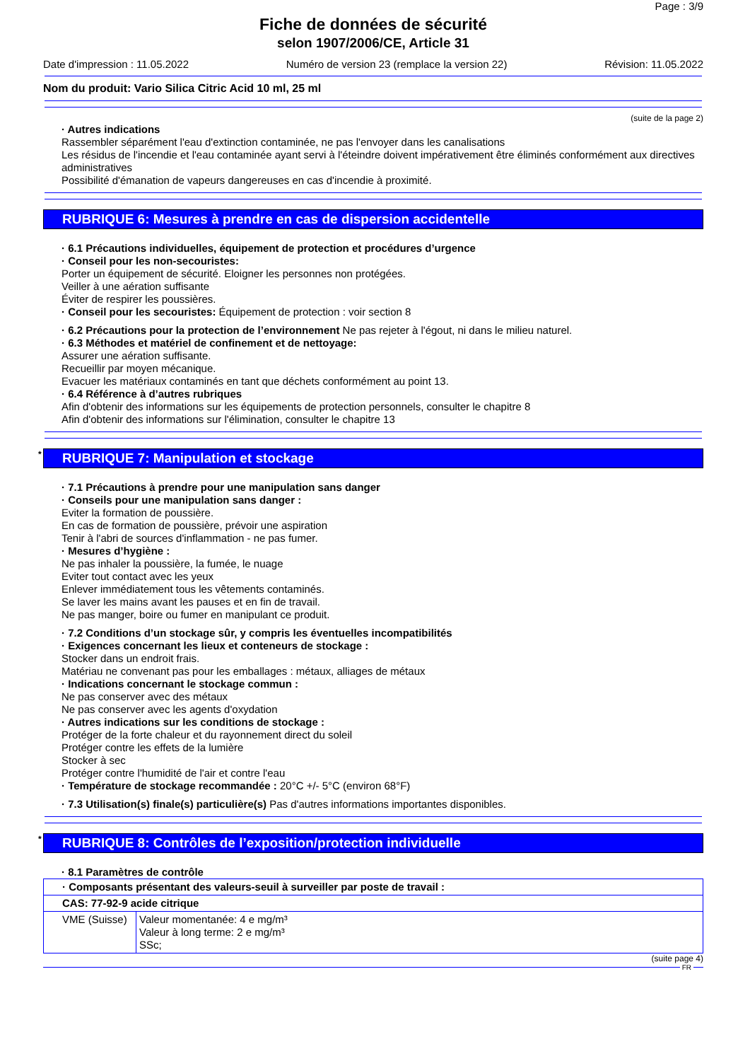Page : 3/9
Fiche de données de sécurité
selon 1907/2006/CE, Article 31
Date d'impression : 11.05.2022 Numéro de version 23 (remplace la version 22) Révision: 11.05.2022
Nom du produit: Vario Silica Citric Acid 10 ml, 25 ml
(suite de la page 2)
· Autres indications
Rassembler séparément l'eau d'extinction contaminée, ne pas l'envoyer dans les canalisations
Les résidus de l'incendie et l'eau contaminée ayant servi à l'éteindre doivent impérativement être éliminés conformément aux directives administratives
Possibilité d'émanation de vapeurs dangereuses en cas d'incendie à proximité.
RUBRIQUE 6: Mesures à prendre en cas de dispersion accidentelle
· 6.1 Précautions individuelles, équipement de protection et procédures d’urgence
· Conseil pour les non-secouristes:
Porter un équipement de sécurité. Eloigner les personnes non protégées.
Veiller à une aération suffisante
Éviter de respirer les poussières.
· Conseil pour les secouristes: Équipement de protection : voir section 8
· 6.2 Précautions pour la protection de l’environnement Ne pas rejeter à l'égout, ni dans le milieu naturel.
· 6.3 Méthodes et matériel de confinement et de nettoyage:
Assurer une aération suffisante.
Recueillir par moyen mécanique.
Evacuer les matériaux contaminés en tant que déchets conformément au point 13.
· 6.4 Référence à d’autres rubriques
Afin d'obtenir des informations sur les équipements de protection personnels, consulter le chapitre 8
Afin d'obtenir des informations sur l'élimination, consulter le chapitre 13
* RUBRIQUE 7: Manipulation et stockage
· 7.1 Précautions à prendre pour une manipulation sans danger
· Conseils pour une manipulation sans danger :
Eviter la formation de poussière.
En cas de formation de poussière, prévoir une aspiration
Tenir à l'abri de sources d'inflammation - ne pas fumer.
· Mesures d’hygiène :
Ne pas inhaler la poussière, la fumée, le nuage
Eviter tout contact avec les yeux
Enlever immédiatement tous les vêtements contaminés.
Se laver les mains avant les pauses et en fin de travail.
Ne pas manger, boire ou fumer en manipulant ce produit.
· 7.2 Conditions d’un stockage sûr, y compris les éventuelles incompatibilités
· Exigences concernant les lieux et conteneurs de stockage :
Stocker dans un endroit frais.
Matériau ne convenant pas pour les emballages : métaux, alliages de métaux
· Indications concernant le stockage commun :
Ne pas conserver avec des métaux
Ne pas conserver avec les agents d'oxydation
· Autres indications sur les conditions de stockage :
Protéger de la forte chaleur et du rayonnement direct du soleil
Protéger contre les effets de la lumière
Stocker à sec
Protéger contre l'humidité de l'air et contre l'eau
· Température de stockage recommandée : 20°C +/- 5°C (environ 68°F)
· 7.3 Utilisation(s) finale(s) particulière(s) Pas d'autres informations importantes disponibles.
* RUBRIQUE 8: Contrôles de l’exposition/protection individuelle
· 8.1 Paramètres de contrôle
| · Composants présentant des valeurs-seuil à surveiller par poste de travail : | |
| CAS: 77-92-9 acide citrique | |
| VME (Suisse) | Valeur momentanée: 4 e mg/m³ Valeur à long terme: 2 e mg/m³ SSc; |
(suite page 4)
FR